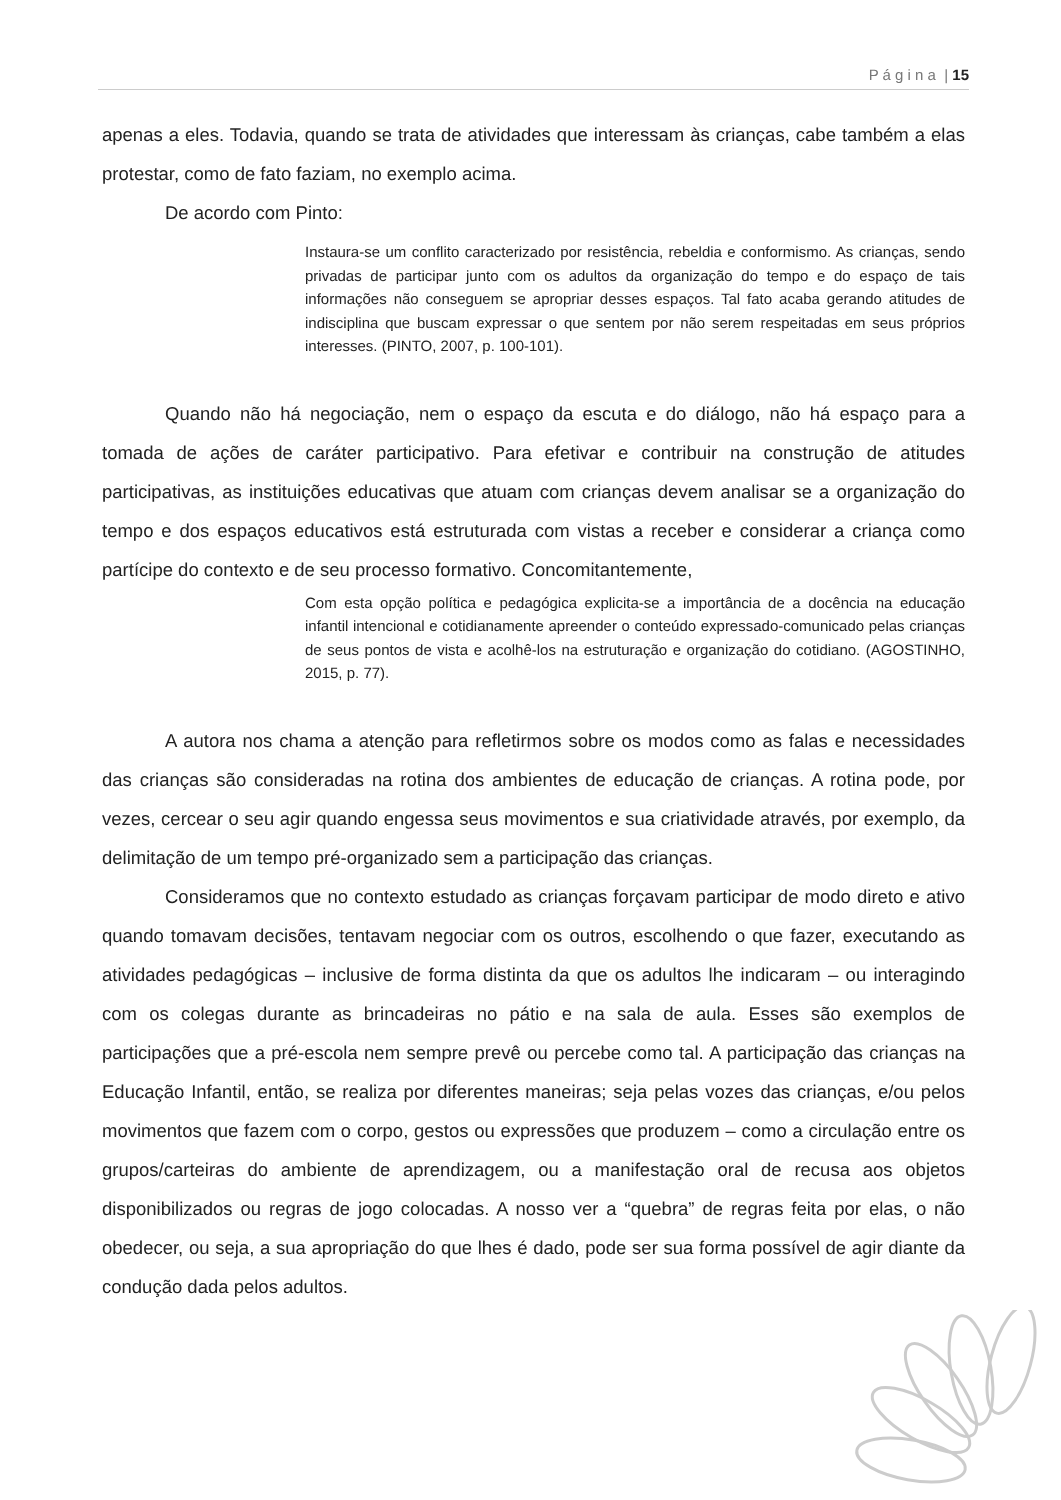P á g i n a | 15
apenas a eles. Todavia, quando se trata de atividades que interessam às crianças, cabe também a elas protestar, como de fato faziam, no exemplo acima.
De acordo com Pinto:
Instaura-se um conflito caracterizado por resistência, rebeldia e conformismo. As crianças, sendo privadas de participar junto com os adultos da organização do tempo e do espaço de tais informações não conseguem se apropriar desses espaços. Tal fato acaba gerando atitudes de indisciplina que buscam expressar o que sentem por não serem respeitadas em seus próprios interesses. (PINTO, 2007, p. 100-101).
Quando não há negociação, nem o espaço da escuta e do diálogo, não há espaço para a tomada de ações de caráter participativo. Para efetivar e contribuir na construção de atitudes participativas, as instituições educativas que atuam com crianças devem analisar se a organização do tempo e dos espaços educativos está estruturada com vistas a receber e considerar a criança como partícipe do contexto e de seu processo formativo. Concomitantemente,
Com esta opção política e pedagógica explicita-se a importância de a docência na educação infantil intencional e cotidianamente apreender o conteúdo expressado-comunicado pelas crianças de seus pontos de vista e acolhê-los na estruturação e organização do cotidiano. (AGOSTINHO, 2015, p. 77).
A autora nos chama a atenção para refletirmos sobre os modos como as falas e necessidades das crianças são consideradas na rotina dos ambientes de educação de crianças. A rotina pode, por vezes, cercear o seu agir quando engessa seus movimentos e sua criatividade através, por exemplo, da delimitação de um tempo pré-organizado sem a participação das crianças.
Consideramos que no contexto estudado as crianças forçavam participar de modo direto e ativo quando tomavam decisões, tentavam negociar com os outros, escolhendo o que fazer, executando as atividades pedagógicas – inclusive de forma distinta da que os adultos lhe indicaram – ou interagindo com os colegas durante as brincadeiras no pátio e na sala de aula. Esses são exemplos de participações que a pré-escola nem sempre prevê ou percebe como tal. A participação das crianças na Educação Infantil, então, se realiza por diferentes maneiras; seja pelas vozes das crianças, e/ou pelos movimentos que fazem com o corpo, gestos ou expressões que produzem – como a circulação entre os grupos/carteiras do ambiente de aprendizagem, ou a manifestação oral de recusa aos objetos disponibilizados ou regras de jogo colocadas. A nosso ver a “quebra” de regras feita por elas, o não obedecer, ou seja, a sua apropriação do que lhes é dado, pode ser sua forma possível de agir diante da condução dada pelos adultos.